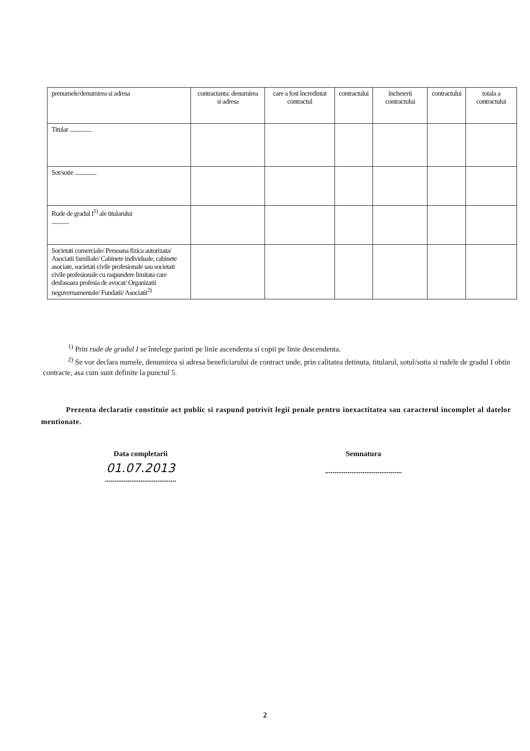| prenumele/denumirea si adresa | contractanta: denumirea si adresa | care a fost încredintat contractul | contractului | încheierii contractului | contractului | totala a contractului |
| Titular ............... | | | | | | |
| Sot/sotie ............... | | | | | | |
| Rude de gradul I<sup>1)</sup> ale titularului ............ | | | | | | |
| Societati comerciale/ Persoana fizica autorizata/ Asociatii familiale/ Cabinete individuale, cabinete asociate, societati civile profesionale sau societati civile profesionale cu raspundere limitata care desfasoara profesia de avocat/ Organizatii neguvernamentale/ Fundatii/ Asociatii<sup>2)</sup> | | | | | | |
<sup>1)</sup> Prin rude de gradul I se întelege parinti pe linie ascendenta si copii pe linie descendenta.
<sup>2)</sup> Se vor declara numele, denumirea si adresa beneficiarului de contract unde, prin calitatea detinuta, titularul, sotul/sotia si rudele de gradul I obtin contracte, asa cum sunt definite la punctul 5.
Prezenta declaratie constituie act public si raspund potrivit legii penale pentru inexactitatea sau caracterul incomplet al datelor mentionate.
Data completarii
01.07.2013......................................
Semnatura
.........................................
2